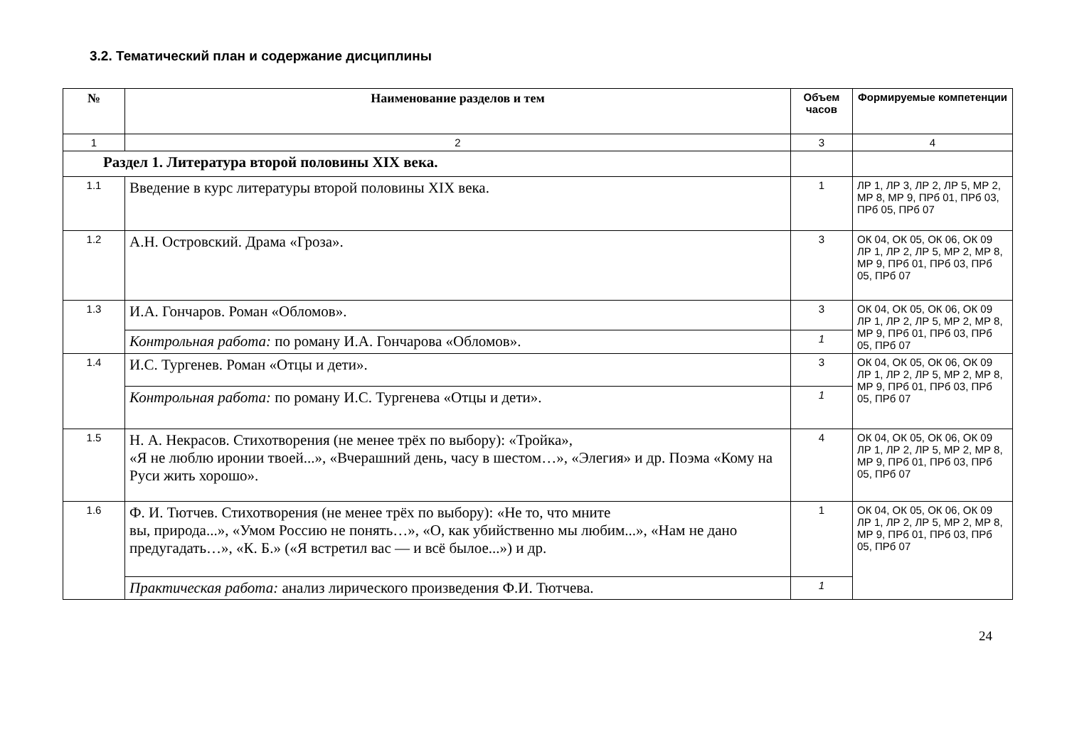3.2. Тематический план и содержание дисциплины
| № | Наименование разделов и тем | Объем часов | Формируемые компетенции |
| --- | --- | --- | --- |
| 1 | 2 | 3 | 4 |
| Раздел 1. Литература второй половины XIX века. | | | |
| 1.1 | Введение в курс литературы второй половины XIX века. | 1 | ЛР 1, ЛР 3, ЛР 2, ЛР 5, МР 2, МР 8, МР 9, ПРб 01, ПРб 03, ПРб 05, ПРб 07 |
| 1.2 | А.Н. Островский. Драма «Гроза». | 3 | ОК 04, ОК 05, ОК 06, ОК 09 ЛР 1, ЛР 2, ЛР 5, МР 2, МР 8, МР 9, ПРб 01, ПРб 03, ПРб 05, ПРб 07 |
| 1.3 | И.А. Гончаров. Роман «Обломов». | 3 | ОК 04, ОК 05, ОК 06, ОК 09 ЛР 1, ЛР 2, ЛР 5, МР 2, МР 8, МР 9, ПРб 01, ПРб 03, ПРб 05, ПРб 07 |
| | Контрольная работа: по роману И.А. Гончарова «Обломов». | 1 | |
| 1.4 | И.С. Тургенев. Роман «Отцы и дети». | 3 | ОК 04, ОК 05, ОК 06, ОК 09 ЛР 1, ЛР 2, ЛР 5, МР 2, МР 8, МР 9, ПРб 01, ПРб 03, ПРб 05, ПРб 07 |
| | Контрольная работа: по роману И.С. Тургенева «Отцы и дети». | 1 | |
| 1.5 | Н. А. Некрасов. Стихотворения (не менее трёх по выбору): «Тройка», «Я не люблю иронии твоей...», «Вчерашний день, часу в шестом…», «Элегия» и др. Поэма «Кому на Руси жить хорошо». | 4 | ОК 04, ОК 05, ОК 06, ОК 09 ЛР 1, ЛР 2, ЛР 5, МР 2, МР 8, МР 9, ПРб 01, ПРб 03, ПРб 05, ПРб 07 |
| 1.6 | Ф. И. Тютчев. Стихотворения (не менее трёх по выбору): «Не то, что мните вы, природа...», «Умом Россию не понять…», «О, как убийственно мы любим...», «Нам не дано предугадать…», «К. Б.» («Я встретил вас — и всё былое...») и др. | 1 | ОК 04, ОК 05, ОК 06, ОК 09 ЛР 1, ЛР 2, ЛР 5, МР 2, МР 8, МР 9, ПРб 01, ПРб 03, ПРб 05, ПРб 07 |
| | Практическая работа: анализ лирического произведения Ф.И. Тютчева. | 1 | |
24